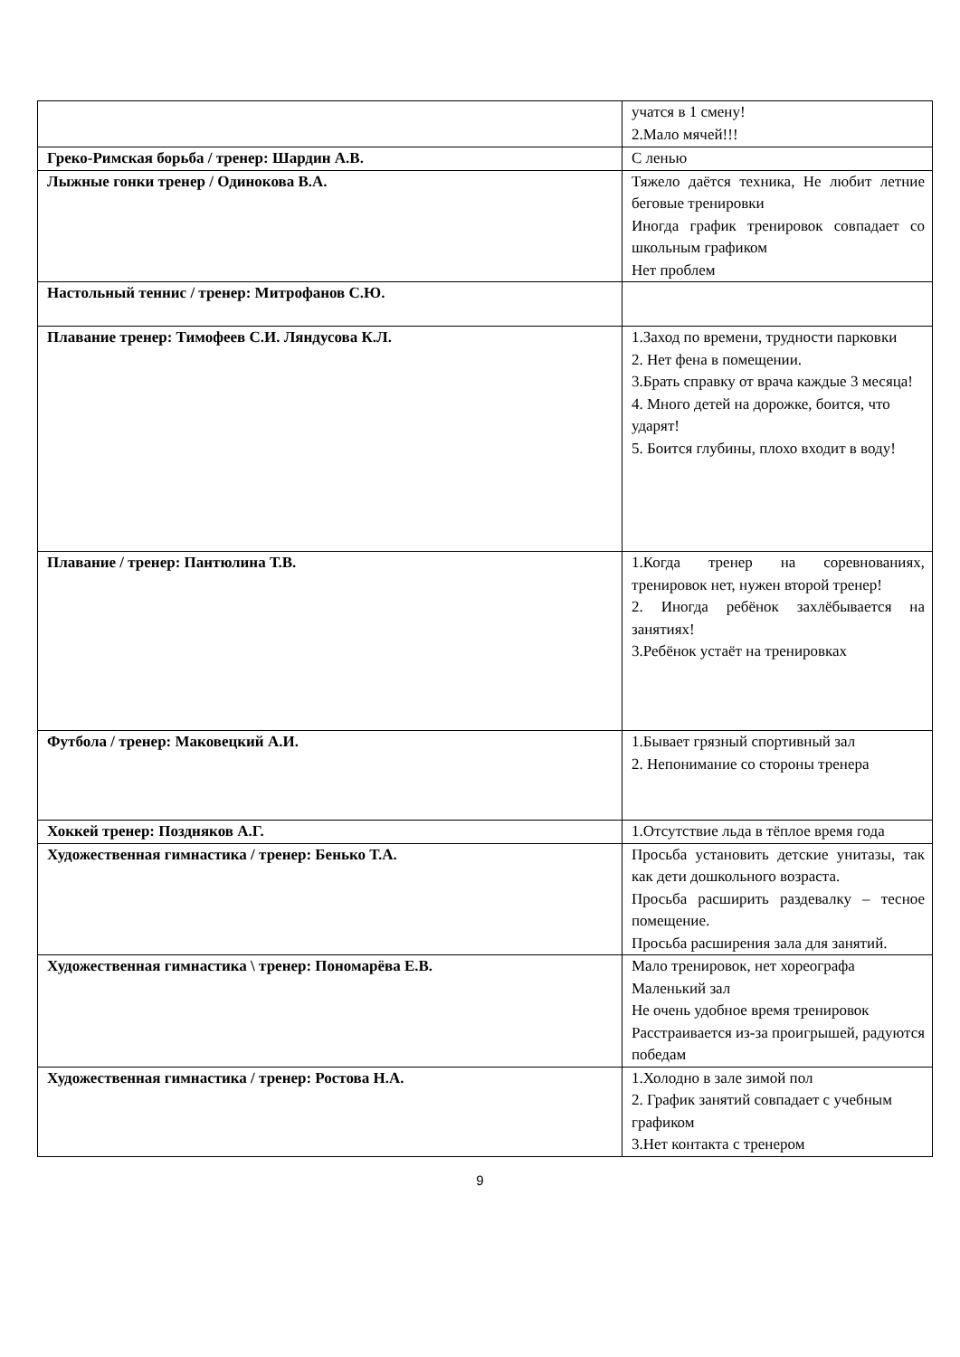| | учатся в 1 смену! 2.Мало мячей!!! |
| Греко-Римская борьба / тренер: Шардин А.В. | С ленью |
| Лыжные гонки тренер / Одинокова В.А. | Тяжело даётся техника, Не любит летние беговые тренировки Иногда график тренировок совпадает со школьным графиком Нет проблем |
| Настольный теннис / тренер: Митрофанов С.Ю. | |
| Плавание тренер: Тимофеев С.И. Ляндусова К.Л. | 1.Заход по времени, трудности парковки 2. Нет фена в помещении. 3.Брать справку от врача каждые 3 месяца! 4. Много детей на дорожке, боится, что ударят! 5. Боится глубины, плохо входит в воду! |
| Плавание / тренер: Пантюлина Т.В. | 1.Когда тренер на соревнованиях, тренировок нет, нужен второй тренер! 2. Иногда ребёнок захлёбывается на занятиях! 3.Ребёнок устаёт на тренировках |
| Футбола / тренер: Маковецкий А.И. | 1.Бывает грязный спортивный зал 2. Непонимание со стороны тренера |
| Хоккей тренер: Поздняков А.Г. | 1.Отсутствие льда в тёплое время года |
| Художественная гимнастика / тренер: Бенько Т.А. | Просьба установить детские унитазы, так как дети дошкольного возраста. Просьба расширить раздевалку – тесное помещение. Просьба расширения зала для занятий. |
| Художественная гимнастика \ тренер: Пономарёва Е.В. | Мало тренировок, нет хореографа Маленький зал Не очень удобное время тренировок Расстраивается из-за проигрышей, радуются победам |
| Художественная гимнастика / тренер: Ростова Н.А. | 1.Холодно в зале зимой пол 2. График занятий совпадает с учебным графиком 3.Нет контакта с тренером |
9